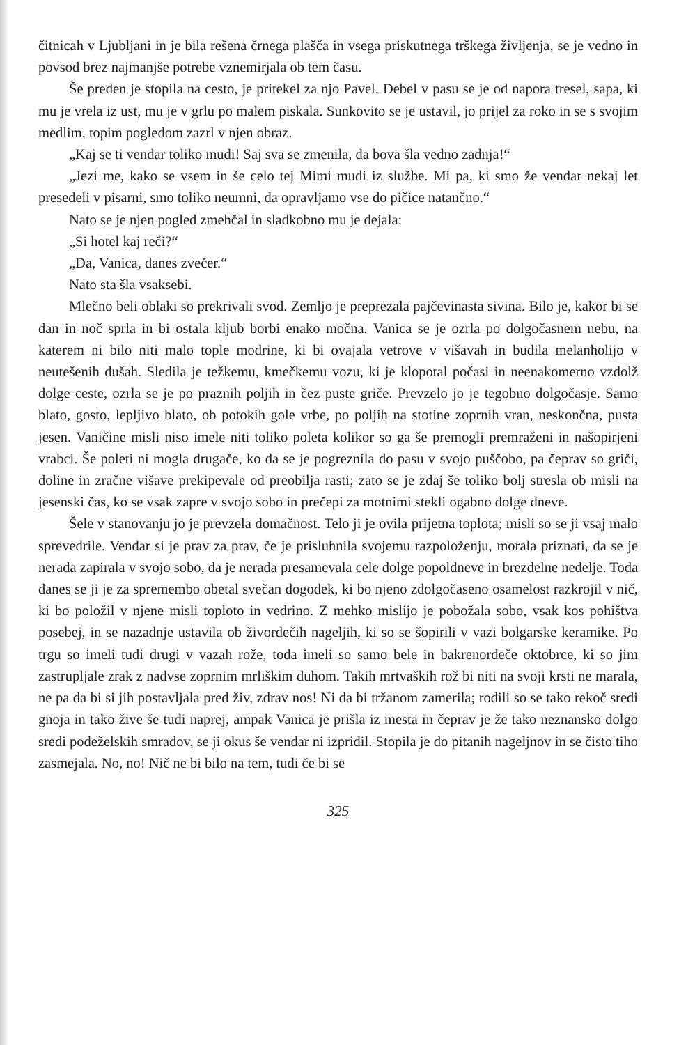čitnicah v Ljubljani in je bila rešena črnega plašča in vsega priskutnega trškega življenja, se je vedno in povsod brez najmanjše potrebe vznemirjala ob tem času.
Še preden je stopila na cesto, je pritekel za njo Pavel. Debel v pasu se je od napora tresel, sapa, ki mu je vrela iz ust, mu je v grlu po malem piskala. Sunkovito se je ustavil, jo prijel za roko in se s svojim medlim, topim pogledom zazrl v njen obraz.
„Kaj se ti vendar toliko mudi! Saj sva se zmenila, da bova šla vedno zadnja!“
„Jezi me, kako se vsem in še celo tej Mimi mudi iz službe. Mi pa, ki smo že vendar nekaj let presedeli v pisarni, smo toliko neumni, da opravljamo vse do pičice natančno.“
Nato se je njen pogled zmehčal in sladkobno mu je dejala:
„Si hotel kaj reči?“
„Da, Vanica, danes zvečer.“
Nato sta šla vsaksebi.
Mlečno beli oblaki so prekrivali svod. Zemljo je preprezala pajčevinasta sivina. Bilo je, kakor bi se dan in noč sprla in bi ostala kljub borbi enako močna. Vanica se je ozrla po dolgočasnem nebu, na katerem ni bilo niti malo tople modrine, ki bi ovajala vetrove v višavah in budila melanholijo v neutešenih dušah. Sledila je težkemu, kmečkemu vozu, ki je klopotal počasi in neenakomerno vzdolž dolge ceste, ozrla se je po praznih poljih in čez puste griče. Prevzelo jo je tegobno dolgočasje. Samo blato, gosto, lepljivo blato, ob potokih gole vrbe, po poljih na stotine zoprnih vran, neskončna, pusta jesen. Vaničine misli niso imele niti toliko poleta kolikor so ga še premogli premraženi in našopirjeni vrabci. Še poleti ni mogla drugače, ko da se je pogreznila do pasu v svojo puščobo, pa čeprav so griči, doline in zračne višave prekipevale od preobilja rasti; zato se je zdaj še toliko bolj stresla ob misli na jesenski čas, ko se vsak zapre v svojo sobo in prečepi za motnimi stekli ogabno dolge dneve.
Šele v stanovanju jo je prevzela domačnost. Telo ji je ovila prijetna toplota; misli so se ji vsaj malo sprevedrile. Vendar si je prav za prav, če je prisluhnila svojemu razpoloženju, morala priznati, da se je nerada zapirala v svojo sobo, da je nerada presamevala cele dolge popoldneve in brezdelne nedelje. Toda danes se ji je za spremembo obetal svečan dogodek, ki bo njeno zdolgočaseno osamelost razkrojil v nič, ki bo položil v njene misli toploto in vedrino. Z mehko mislijo je pobožala sobo, vsak kos pohištva posebej, in se nazadnje ustavila ob živordečih nageljih, ki so se šopirili v vazi bolgarske keramike. Po trgu so imeli tudi drugi v vazah rože, toda imeli so samo bele in bakrenordeče oktobrce, ki so jim zastrupljale zrak z nadvse zoprnim mrliškim duhom. Takih mrtvaških rož bi niti na svoji krsti ne marala, ne pa da bi si jih postavljala pred živ, zdrav nos! Ni da bi tržanom zamerila; rodili so se tako rekoč sredi gnoja in tako žive še tudi naprej, ampak Vanica je prišla iz mesta in čeprav je že tako neznansko dolgo sredi podeželskih smradov, se ji okus še vendar ni izpridil. Stopila je do pitanih nageljnov in se čisto tiho zasmejala. No, no! Nič ne bi bilo na tem, tudi če bi se
325